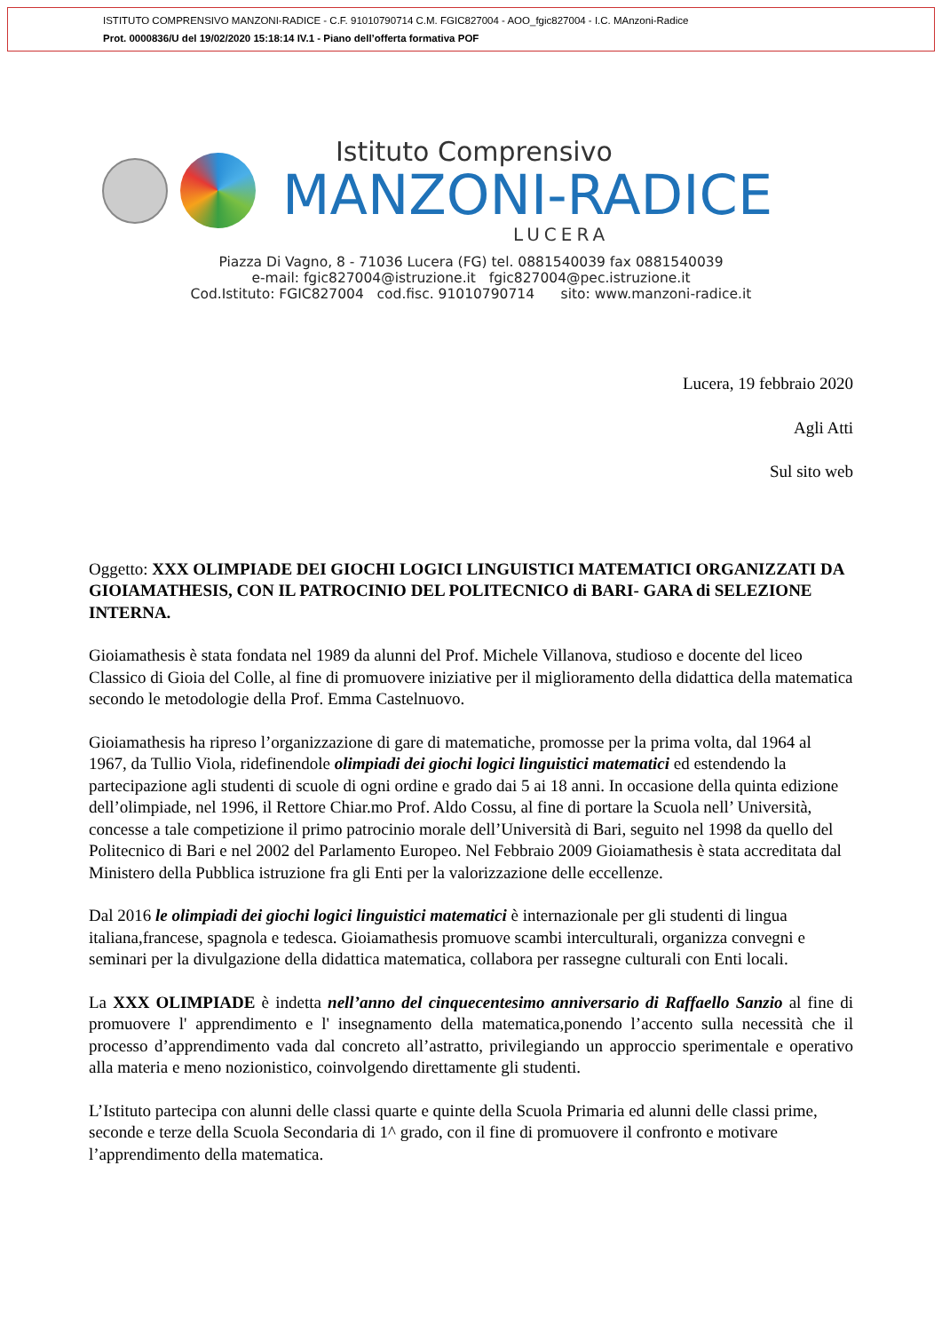ISTITUTO COMPRENSIVO MANZONI-RADICE - C.F. 91010790714 C.M. FGIC827004 - AOO_fgic827004 - I.C. MAnzoni-Radice
Prot. 0000836/U del 19/02/2020 15:18:14 IV.1 - Piano dell’offerta formativa POF
Istituto Comprensivo
MANZONI-RADICE
LUCERA
Piazza Di Vagno, 8 - 71036 Lucera (FG) tel. 0881540039 fax 0881540039
e-mail: fgic827004@istruzione.it fgic827004@pec.istruzione.it
Cod.Istituto: FGIC827004 cod.fisc. 91010790714 sito: www.manzoni-radice.it
Lucera, 19 febbraio 2020
Agli Atti
Sul sito web
Oggetto: XXX OLIMPIADE DEI GIOCHI LOGICI LINGUISTICI MATEMATICI ORGANIZZATI DA GIOIAMATHESIS, CON IL PATROCINIO DEL POLITECNICO di BARI- GARA di SELEZIONE INTERNA.
Gioiamathesis è stata fondata nel 1989 da alunni del Prof. Michele Villanova, studioso e docente del liceo Classico di Gioia del Colle, al fine di promuovere iniziative per il miglioramento della didattica della matematica secondo le metodologie della Prof. Emma Castelnuovo.
Gioiamathesis ha ripreso l’organizzazione di gare di matematiche, promosse per la prima volta, dal 1964 al 1967, da Tullio Viola, ridefinendole olimpiadi dei giochi logici linguistici matematici ed estendendo la partecipazione agli studenti di scuole di ogni ordine e grado dai 5 ai 18 anni. In occasione della quinta edizione dell’olimpiade, nel 1996, il Rettore Chiar.mo Prof. Aldo Cossu, al fine di portare la Scuola nell’ Università, concesse a tale competizione il primo patrocinio morale dell’Università di Bari, seguito nel 1998 da quello del Politecnico di Bari e nel 2002 del Parlamento Europeo. Nel Febbraio 2009 Gioiamathesis è stata accreditata dal Ministero della Pubblica istruzione fra gli Enti per la valorizzazione delle eccellenze.
Dal 2016 le olimpiadi dei giochi logici linguistici matematici è internazionale per gli studenti di lingua italiana,francese, spagnola e tedesca. Gioiamathesis promuove scambi interculturali, organizza convegni e seminari per la divulgazione della didattica matematica, collabora per rassegne culturali con Enti locali.
La XXX OLIMPIADE è indetta nell’anno del cinquecentesimo anniversario di Raffaello Sanzio al fine di promuovere l' apprendimento e l' insegnamento della matematica,ponendo l’accento sulla necessità che il processo d’apprendimento vada dal concreto all’astratto, privilegiando un approccio sperimentale e operativo alla materia e meno nozionistico, coinvolgendo direttamente gli studenti.
L’Istituto partecipa con alunni delle classi quarte e quinte della Scuola Primaria ed alunni delle classi prime, seconde e terze della Scuola Secondaria di 1^ grado, con il fine di promuovere il confronto e motivare l’apprendimento della matematica.